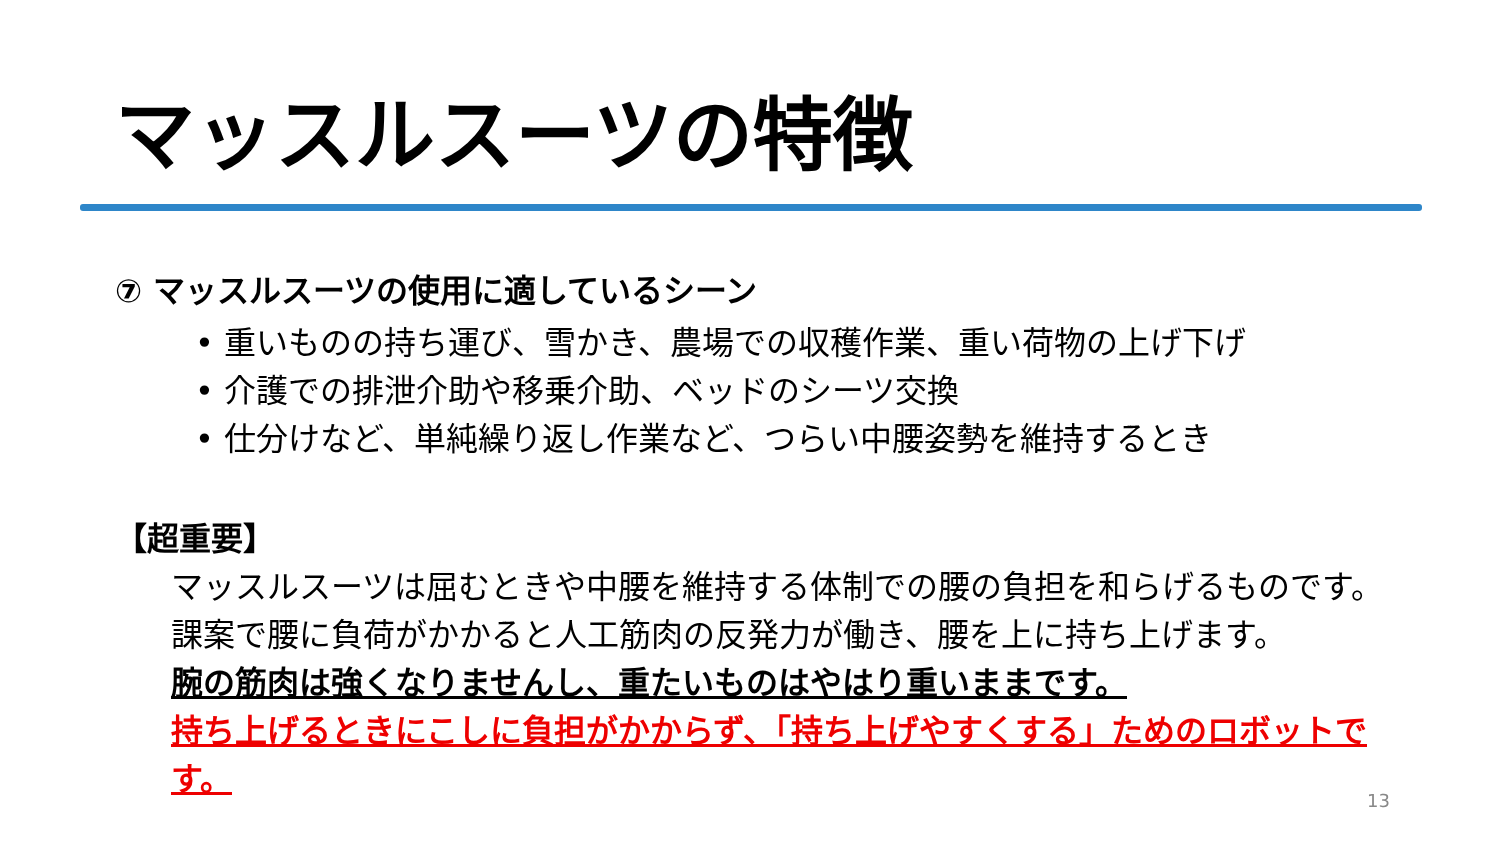マッスルスーツの特徴
⑦ マッスルスーツの使用に適しているシーン
• 重いものの持ち運び、雪かき、農場での収穫作業、重い荷物の上げ下げ
• 介護での排泄介助や移乗介助、ベッドのシーツ交換
• 仕分けなど、単純繰り返し作業など、つらい中腰姿勢を維持するとき
【超重要】
マッスルスーツは屈むときや中腰を維持する体制での腰の負担を和らげるものです。
課案で腰に負荷がかかると人工筋肉の反発力が働き、腰を上に持ち上げます。
腕の筋肉は強くなりませんし、重たいものはやはり重いままです。
持ち上げるときにこしに負担がかからず、「持ち上げやすくする」ためのロボットです。
13